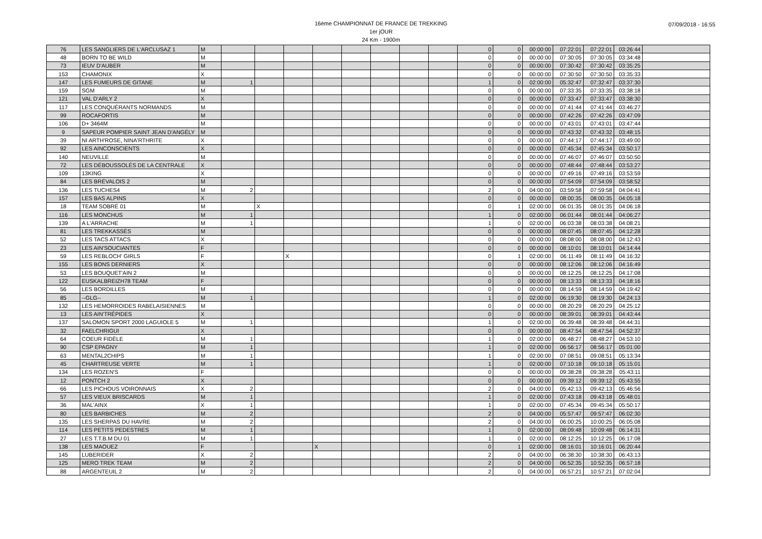16ème CHAMPIONNAT DE FRANCE DE TREKKING
1er jOUR
24 Km - 1900m
07/09/2018 - 16:55
| 76 | LES SANGLIERS DE L'ARCLUSAZ 1 | M | | | | | | | | | 0 | 0 | 00:00:00 | 07:22:01 | 07:22:01 | 03:26:44 | |
| 48 | BORN TO BE WILD | M | | | | | | | | | 0 | 0 | 00:00:00 | 07:30:05 | 07:30:05 | 03:34:48 | |
| 73 | IEUV D'AUBER | M | | | | | | | | | 0 | 0 | 00:00:00 | 07:30:42 | 07:30:42 | 03:35:25 | |
| 153 | CHAMONIX | X | | | | | | | | | 0 | 0 | 00:00:00 | 07:30:50 | 07:30:50 | 03:35:33 | |
| 147 | LES FUMEURS DE GITANE | M | 1 | | | | | | | | 1 | 0 | 02:00:00 | 05:32:47 | 07:32:47 | 03:37:30 | |
| 159 | SGM | M | | | | | | | | | 0 | 0 | 00:00:00 | 07:33:35 | 07:33:35 | 03:38:18 | |
| 121 | VAL D'ARLY 2 | X | | | | | | | | | 0 | 0 | 00:00:00 | 07:33:47 | 07:33:47 | 03:38:30 | |
| 117 | LES CONQUÉRANTS NORMANDS | M | | | | | | | | | 0 | 0 | 00:00:00 | 07:41:44 | 07:41:44 | 03:46:27 | |
| 99 | ROCAFORTIS | M | | | | | | | | | 0 | 0 | 00:00:00 | 07:42:26 | 07:42:26 | 03:47:09 | |
| 106 | D+ 3464M | M | | | | | | | | | 0 | 0 | 00:00:00 | 07:43:01 | 07:43:01 | 03:47:44 | |
| 9 | SAPEUR POMPIER SAINT JEAN D'ANGÉLY | M | | | | | | | | | 0 | 0 | 00:00:00 | 07:43:32 | 07:43:32 | 03:48:15 | |
| 39 | NI ARTH'ROSE, NINA'RTHRITE | X | | | | | | | | | 0 | 0 | 00:00:00 | 07:44:17 | 07:44:17 | 03:49:00 | |
| 92 | LES AINCONSCIENTS | X | | | | | | | | | 0 | 0 | 00:00:00 | 07:45:34 | 07:45:34 | 03:50:17 | |
| 140 | NEUVILLE | M | | | | | | | | | 0 | 0 | 00:00:00 | 07:46:07 | 07:46:07 | 03:50:50 | |
| 72 | LES DÉBOUSSOLÉS DE LA CENTRALE | X | | | | | | | | | 0 | 0 | 00:00:00 | 07:48:44 | 07:48:44 | 03:53:27 | |
| 109 | 13KING | X | | | | | | | | | 0 | 0 | 00:00:00 | 07:49:16 | 07:49:16 | 03:53:59 | |
| 84 | LES BRÉVALOIS 2 | M | | | | | | | | | 0 | 0 | 00:00:00 | 07:54:09 | 07:54:09 | 03:58:52 | |
| 136 | LES TUCHES4 | M | 2 | | | | | | | | 2 | 0 | 04:00:00 | 03:59:58 | 07:59:58 | 04:04:41 | |
| 157 | LES BAS ALPINS | X | | | | | | | | | 0 | 0 | 00:00:00 | 08:00:35 | 08:00:35 | 04:05:18 | |
| 18 | TEAM SOBRÉ 01 | M | | X | | | | | | | 0 | 1 | 02:00:00 | 06:01:35 | 08:01:35 | 04:06:18 | |
| 116 | LES MONCHUS | M | 1 | | | | | | | | 1 | 0 | 02:00:00 | 06:01:44 | 08:01:44 | 04:06:27 | |
| 139 | A L'ARRACHE | M | 1 | | | | | | | | 1 | 0 | 02:00:00 | 06:03:38 | 08:03:38 | 04:08:21 | |
| 81 | LES TREKKASSÉS | M | | | | | | | | | 0 | 0 | 00:00:00 | 08:07:45 | 08:07:45 | 04:12:28 | |
| 52 | LES TACS ATTACS | X | | | | | | | | | 0 | 0 | 00:00:00 | 08:08:00 | 08:08:00 | 04:12:43 | |
| 23 | LES AIN'SOUCIANTES | F | | | | | | | | | 0 | 0 | 00:00:00 | 08:10:01 | 08:10:01 | 04:14:44 | |
| 59 | LES REBLOCH' GIRLS | F | | | X | | | | | | 0 | 1 | 02:00:00 | 06:11:49 | 08:11:49 | 04:16:32 | |
| 155 | LES BONS DERNIERS | X | | | | | | | | | 0 | 0 | 00:00:00 | 08:12:06 | 08:12:06 | 04:16:49 | |
| 53 | LES BOUQUET'AIN 2 | M | | | | | | | | | 0 | 0 | 00:00:00 | 08:12:25 | 08:12:25 | 04:17:08 | |
| 122 | EUSKALBREIZH78 TEAM | F | | | | | | | | | 0 | 0 | 00:00:00 | 08:13:33 | 08:13:33 | 04:18:16 | |
| 56 | LES BORDILLES | M | | | | | | | | | 0 | 0 | 00:00:00 | 08:14:59 | 08:14:59 | 04:19:42 | |
| 85 | --GLG-- | M | 1 | | | | | | | | 1 | 0 | 02:00:00 | 06:19:30 | 08:19:30 | 04:24:13 | |
| 132 | LES HEMORROIDES RABELAISIENNES | M | | | | | | | | | 0 | 0 | 00:00:00 | 08:20:29 | 08:20:29 | 04:25:12 | |
| 13 | LES AIN'TRÉPIDES | X | | | | | | | | | 0 | 0 | 00:00:00 | 08:39:01 | 08:39:01 | 04:43:44 | |
| 137 | SALOMON SPORT 2000 LAGUIOLE 5 | M | 1 | | | | | | | | 1 | 0 | 02:00:00 | 06:39:48 | 08:39:48 | 04:44:31 | |
| 32 | FAELCHRIGUI | X | | | | | | | | | 0 | 0 | 00:00:00 | 08:47:54 | 08:47:54 | 04:52:37 | |
| 64 | COEUR FIDÈLE | M | 1 | | | | | | | | 1 | 0 | 02:00:00 | 06:48:27 | 08:48:27 | 04:53:10 | |
| 90 | CSP EPAGNY | M | 1 | | | | | | | | 1 | 0 | 02:00:00 | 06:56:17 | 08:56:17 | 05:01:00 | |
| 63 | MENTAL2CHIPS | M | 1 | | | | | | | | 1 | 0 | 02:00:00 | 07:08:51 | 09:08:51 | 05:13:34 | |
| 45 | CHARTREUSE VERTE | M | 1 | | | | | | | | 1 | 0 | 02:00:00 | 07:10:18 | 09:10:18 | 05:15:01 | |
| 134 | LES ROZEN'S | F | | | | | | | | | 0 | 0 | 00:00:00 | 09:38:28 | 09:38:28 | 05:43:11 | |
| 12 | PONTCH 2 | X | | | | | | | | | 0 | 0 | 00:00:00 | 09:39:12 | 09:39:12 | 05:43:55 | |
| 66 | LES PICHOUS VOIRONNAIS | X | 2 | | | | | | | | 2 | 0 | 04:00:00 | 05:42:13 | 09:42:13 | 05:46:56 | |
| 57 | LES VIEUX BRISCARDS | M | 1 | | | | | | | | 1 | 0 | 02:00:00 | 07:43:18 | 09:43:18 | 05:48:01 | |
| 36 | MAL'AINX | X | 1 | | | | | | | | 1 | 0 | 02:00:00 | 07:45:34 | 09:45:34 | 05:50:17 | |
| 80 | LES BARBICHES | M | 2 | | | | | | | | 2 | 0 | 04:00:00 | 05:57:47 | 09:57:47 | 06:02:30 | |
| 135 | LES SHERPAS DU HAVRE | M | 2 | | | | | | | | 2 | 0 | 04:00:00 | 06:00:25 | 10:00:25 | 06:05:08 | |
| 114 | LES PETITS PEDESTRES | M | 1 | | | | | | | | 1 | 0 | 02:00:00 | 08:09:48 | 10:09:48 | 06:14:31 | |
| 27 | LES T.T.B.M DU 01 | M | 1 | | | | | | | | 1 | 0 | 02:00:00 | 08:12:25 | 10:12:25 | 06:17:08 | |
| 138 | LES MAOUEZ | F | | | | X | | | | | 0 | 1 | 02:00:00 | 08:16:01 | 10:16:01 | 06:20:44 | |
| 145 | LUBERIDER | X | 2 | | | | | | | | 2 | 0 | 04:00:00 | 06:38:30 | 10:38:30 | 06:43:13 | |
| 125 | MERO TREK TEAM | M | 2 | | | | | | | | 2 | 0 | 04:00:00 | 06:52:35 | 10:52:35 | 06:57:18 | |
| 88 | ARGENTEUIL 2 | M | 2 | | | | | | | | 2 | 0 | 04:00:00 | 06:57:21 | 10:57:21 | 07:02:04 | |